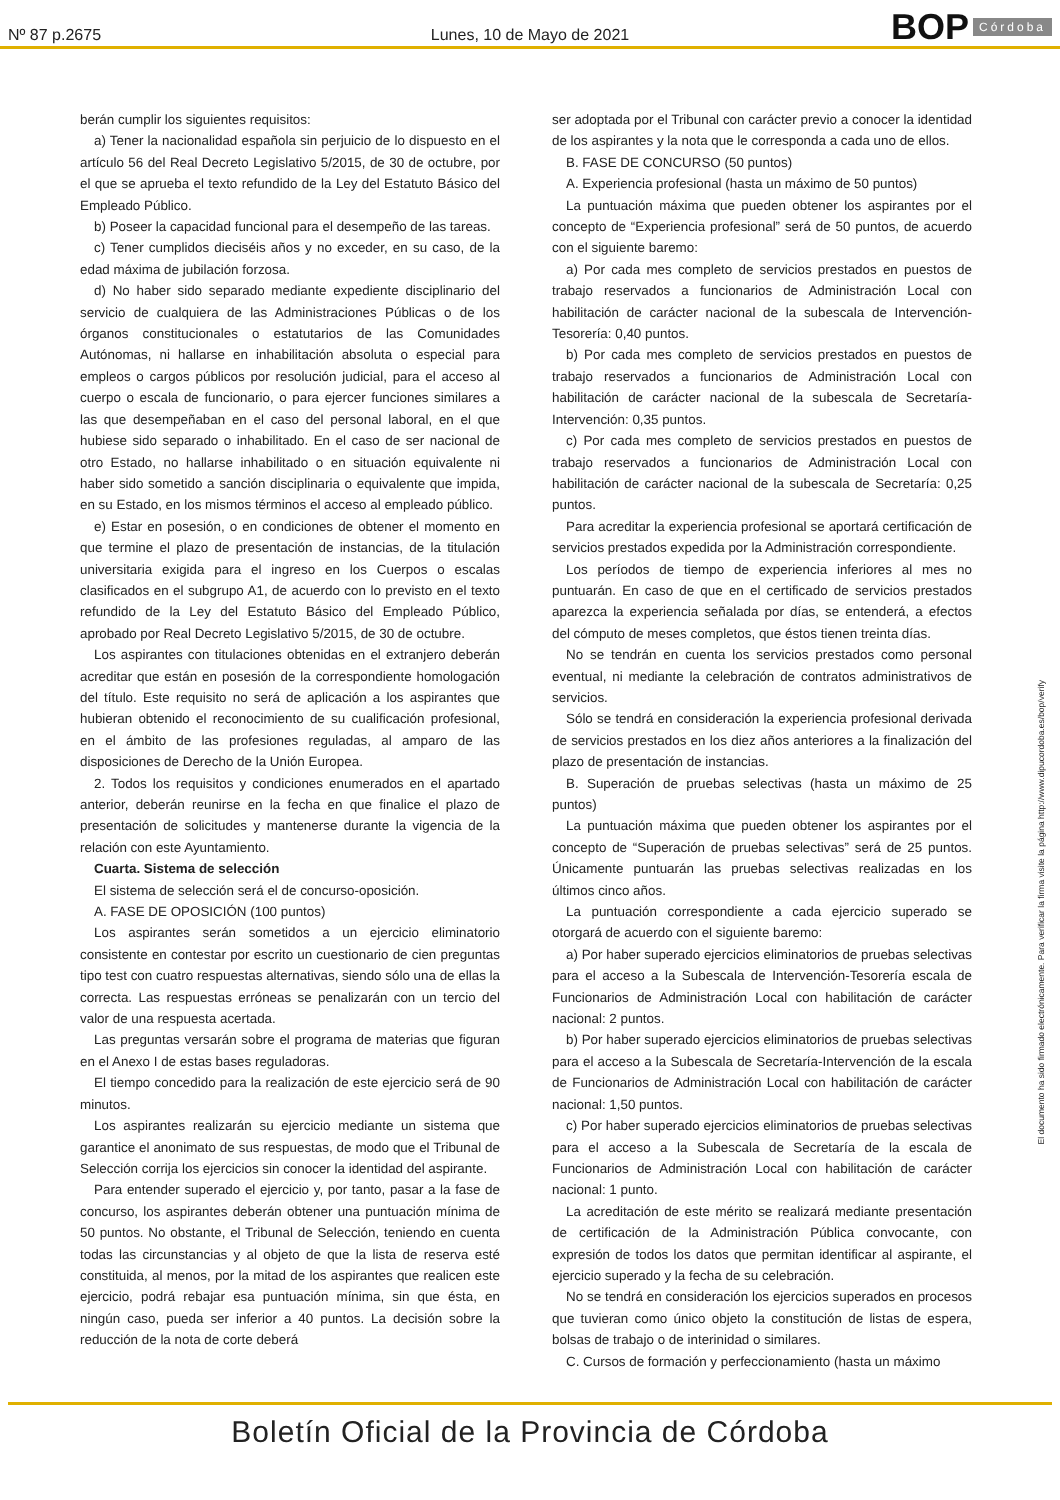Nº 87 p.2675 Lunes, 10 de Mayo de 2021 BOP Córdoba
berán cumplir los siguientes requisitos:
a) Tener la nacionalidad española sin perjuicio de lo dispuesto en el artículo 56 del Real Decreto Legislativo 5/2015, de 30 de octubre, por el que se aprueba el texto refundido de la Ley del Estatuto Básico del Empleado Público.
b) Poseer la capacidad funcional para el desempeño de las tareas.
c) Tener cumplidos dieciséis años y no exceder, en su caso, de la edad máxima de jubilación forzosa.
d) No haber sido separado mediante expediente disciplinario del servicio de cualquiera de las Administraciones Públicas o de los órganos constitucionales o estatutarios de las Comunidades Autónomas, ni hallarse en inhabilitación absoluta o especial para empleos o cargos públicos por resolución judicial, para el acceso al cuerpo o escala de funcionario, o para ejercer funciones similares a las que desempeñaban en el caso del personal laboral, en el que hubiese sido separado o inhabilitado. En el caso de ser nacional de otro Estado, no hallarse inhabilitado o en situación equivalente ni haber sido sometido a sanción disciplinaria o equivalente que impida, en su Estado, en los mismos términos el acceso al empleado público.
e) Estar en posesión, o en condiciones de obtener el momento en que termine el plazo de presentación de instancias, de la titulación universitaria exigida para el ingreso en los Cuerpos o escalas clasificados en el subgrupo A1, de acuerdo con lo previsto en el texto refundido de la Ley del Estatuto Básico del Empleado Público, aprobado por Real Decreto Legislativo 5/2015, de 30 de octubre.
Los aspirantes con titulaciones obtenidas en el extranjero deberán acreditar que están en posesión de la correspondiente homologación del título. Este requisito no será de aplicación a los aspirantes que hubieran obtenido el reconocimiento de su cualificación profesional, en el ámbito de las profesiones reguladas, al amparo de las disposiciones de Derecho de la Unión Europea.
2. Todos los requisitos y condiciones enumerados en el apartado anterior, deberán reunirse en la fecha en que finalice el plazo de presentación de solicitudes y mantenerse durante la vigencia de la relación con este Ayuntamiento.
Cuarta. Sistema de selección
El sistema de selección será el de concurso-oposición.
A. FASE DE OPOSICIÓN (100 puntos)
Los aspirantes serán sometidos a un ejercicio eliminatorio consistente en contestar por escrito un cuestionario de cien preguntas tipo test con cuatro respuestas alternativas, siendo sólo una de ellas la correcta. Las respuestas erróneas se penalizarán con un tercio del valor de una respuesta acertada.
Las preguntas versarán sobre el programa de materias que figuran en el Anexo I de estas bases reguladoras.
El tiempo concedido para la realización de este ejercicio será de 90 minutos.
Los aspirantes realizarán su ejercicio mediante un sistema que garantice el anonimato de sus respuestas, de modo que el Tribunal de Selección corrija los ejercicios sin conocer la identidad del aspirante.
Para entender superado el ejercicio y, por tanto, pasar a la fase de concurso, los aspirantes deberán obtener una puntuación mínima de 50 puntos. No obstante, el Tribunal de Selección, teniendo en cuenta todas las circunstancias y al objeto de que la lista de reserva esté constituida, al menos, por la mitad de los aspirantes que realicen este ejercicio, podrá rebajar esa puntuación mínima, sin que ésta, en ningún caso, pueda ser inferior a 40 puntos. La decisión sobre la reducción de la nota de corte deberá
ser adoptada por el Tribunal con carácter previo a conocer la identidad de los aspirantes y la nota que le corresponda a cada uno de ellos.
B. FASE DE CONCURSO (50 puntos)
A. Experiencia profesional (hasta un máximo de 50 puntos)
La puntuación máxima que pueden obtener los aspirantes por el concepto de “Experiencia profesional” será de 50 puntos, de acuerdo con el siguiente baremo:
a) Por cada mes completo de servicios prestados en puestos de trabajo reservados a funcionarios de Administración Local con habilitación de carácter nacional de la subescala de Intervención-Tesorería: 0,40 puntos.
b) Por cada mes completo de servicios prestados en puestos de trabajo reservados a funcionarios de Administración Local con habilitación de carácter nacional de la subescala de Secretaría-Intervención: 0,35 puntos.
c) Por cada mes completo de servicios prestados en puestos de trabajo reservados a funcionarios de Administración Local con habilitación de carácter nacional de la subescala de Secretaría: 0,25 puntos.
Para acreditar la experiencia profesional se aportará certificación de servicios prestados expedida por la Administración correspondiente.
Los períodos de tiempo de experiencia inferiores al mes no puntuarán. En caso de que en el certificado de servicios prestados aparezca la experiencia señalada por días, se entenderá, a efectos del cómputo de meses completos, que éstos tienen treinta días.
No se tendrán en cuenta los servicios prestados como personal eventual, ni mediante la celebración de contratos administrativos de servicios.
Sólo se tendrá en consideración la experiencia profesional derivada de servicios prestados en los diez años anteriores a la finalización del plazo de presentación de instancias.
B. Superación de pruebas selectivas (hasta un máximo de 25 puntos)
La puntuación máxima que pueden obtener los aspirantes por el concepto de “Superación de pruebas selectivas” será de 25 puntos. Únicamente puntuarán las pruebas selectivas realizadas en los últimos cinco años.
La puntuación correspondiente a cada ejercicio superado se otorgará de acuerdo con el siguiente baremo:
a) Por haber superado ejercicios eliminatorios de pruebas selectivas para el acceso a la Subescala de Intervención-Tesorería escala de Funcionarios de Administración Local con habilitación de carácter nacional: 2 puntos.
b) Por haber superado ejercicios eliminatorios de pruebas selectivas para el acceso a la Subescala de Secretaría-Intervención de la escala de Funcionarios de Administración Local con habilitación de carácter nacional: 1,50 puntos.
c) Por haber superado ejercicios eliminatorios de pruebas selectivas para el acceso a la Subescala de Secretaría de la escala de Funcionarios de Administración Local con habilitación de carácter nacional: 1 punto.
La acreditación de este mérito se realizará mediante presentación de certificación de la Administración Pública convocante, con expresión de todos los datos que permitan identificar al aspirante, el ejercicio superado y la fecha de su celebración.
No se tendrá en consideración los ejercicios superados en procesos que tuvieran como único objeto la constitución de listas de espera, bolsas de trabajo o de interinidad o similares.
C. Cursos de formación y perfeccionamiento (hasta un máximo
El documento ha sido firmado electrónicamente. Para verificar la firma visite la página http://www.dipucordoba.es/bop/verify
Boletín Oficial de la Provincia de Córdoba